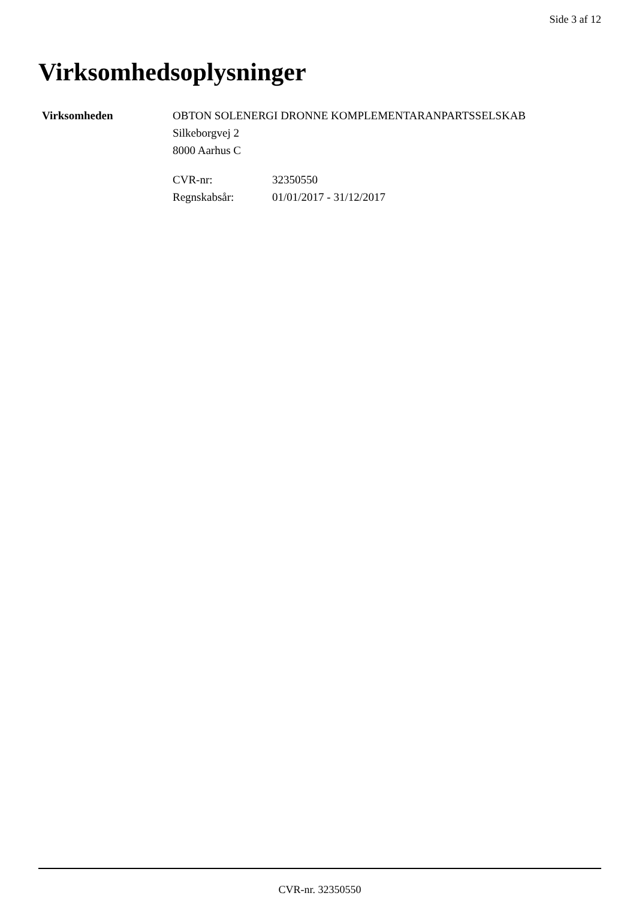Side 3 af 12
Virksomhedsoplysninger
Virksomheden OBTON SOLENERGI DRONNE KOMPLEMENTARANPARTSSELSKAB
Silkeborgvej 2
8000 Aarhus C
CVR-nr: 32350550
Regnskabsår: 01/01/2017 - 31/12/2017
CVR-nr. 32350550